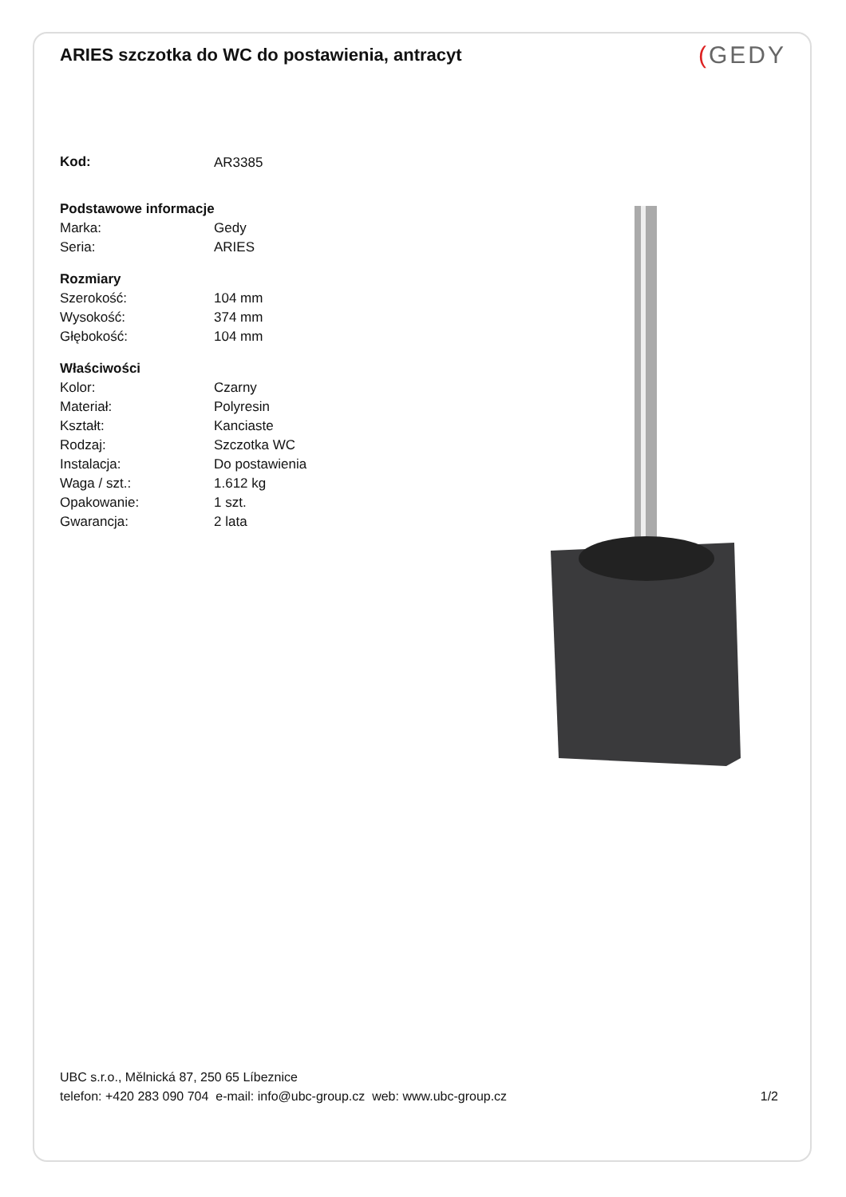ARIES szczotka do WC do postawienia, antracyt
(GEDY
| Kod: | AR3385 |
| Podstawowe informacje | |
| Marka: | Gedy |
| Seria: | ARIES |
| Rozmiary | |
| Szerokość: | 104 mm |
| Wysokość: | 374 mm |
| Głębokość: | 104 mm |
| Właściwości | |
| Kolor: | Czarny |
| Materiał: | Polyresin |
| Kształt: | Kanciaste |
| Rodzaj: | Szczotka WC |
| Instalacja: | Do postawienia |
| Waga / szt.: | 1.612 kg |
| Opakowanie: | 1 szt. |
| Gwarancja: | 2 lata |
UBC s.r.o., Mělnická 87, 250 65 Líbeznice
telefon: +420 283 090 704 e-mail: info@ubc-group.cz web: www.ubc-group.cz
1/2